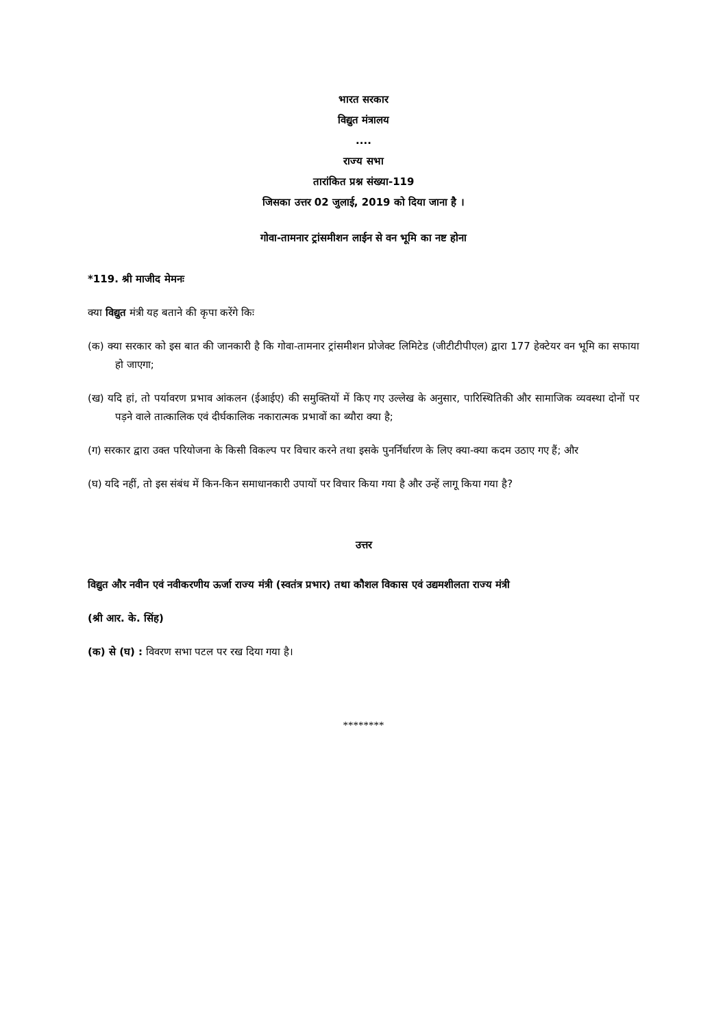भारत सरकार
विद्युत मंत्रालय
....
राज्य सभा
तारांकित प्रश्न संख्या-119
जिसका उत्तर 02 जुलाई, 2019 को दिया जाना है ।
गोवा-तामनार ट्रांसमीशन लाईन से वन भूमि का नष्ट होना
*119. श्री माजीद मेमनः
क्या विद्युत मंत्री यह बताने की कृपा करेंगे किः
(क) क्या सरकार को इस बात की जानकारी है कि गोवा-तामनार ट्रांसमीशन प्रोजेक्ट लिमिटेड (जीटीटीपीएल) द्वारा 177 हेक्टेयर वन भूमि का सफाया हो जाएगा;
(ख) यदि हां, तो पर्यावरण प्रभाव आंकलन (ईआईए) की समुक्तियों में किए गए उल्लेख के अनुसार, पारिस्थितिकी और सामाजिक व्यवस्था दोनों पर पड़ने वाले तात्कालिक एवं दीर्घकालिक नकारात्मक प्रभावों का ब्यौरा क्या है;
(ग) सरकार द्वारा उक्त परियोजना के किसी विकल्प पर विचार करने तथा इसके पुनर्निर्धारण के लिए क्या-क्या कदम उठाए गए हैं; और
(घ) यदि नहीं, तो इस संबंध में किन-किन समाधानकारी उपायों पर विचार किया गया है और उन्हें लागू किया गया है?
उत्तर
विद्युत और नवीन एवं नवीकरणीय ऊर्जा राज्य मंत्री (स्वतंत्र प्रभार) तथा कौशल विकास एवं उद्यमशीलता राज्य मंत्री
(श्री आर. के. सिंह)
(क) से (घ) : विवरण सभा पटल पर रख दिया गया है।
********